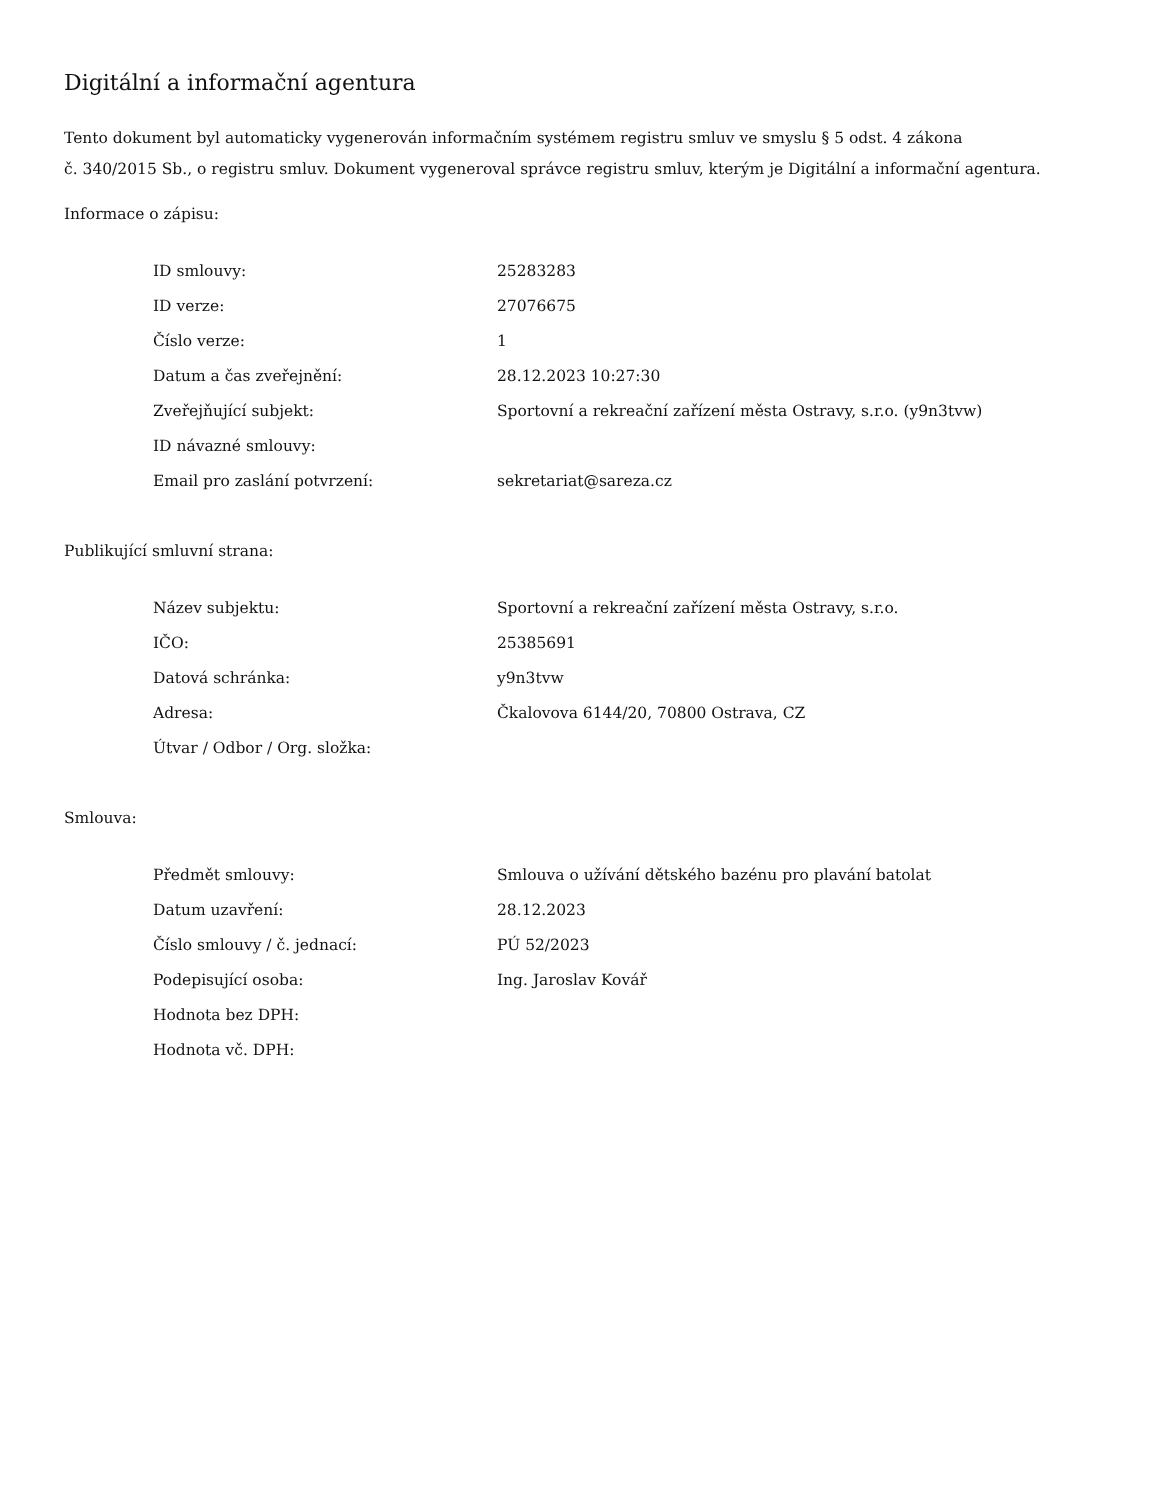Digitální a informační agentura
Tento dokument byl automaticky vygenerován informačním systémem registru smluv ve smyslu § 5 odst. 4 zákona
č. 340/2015 Sb., o registru smluv. Dokument vygeneroval správce registru smluv, kterým je Digitální a informační agentura.
Informace o zápisu:
| ID smlouvy: | 25283283 |
| ID verze: | 27076675 |
| Číslo verze: | 1 |
| Datum a čas zveřejnění: | 28.12.2023 10:27:30 |
| Zveřejňující subjekt: | Sportovní a rekreační zařízení města Ostravy, s.r.o. (y9n3tvw) |
| ID návazné smlouvy: | |
| Email pro zaslání potvrzení: | sekretariat@sareza.cz |
Publikující smluvní strana:
| Název subjektu: | Sportovní a rekreační zařízení města Ostravy, s.r.o. |
| IČO: | 25385691 |
| Datová schránka: | y9n3tvw |
| Adresa: | Čkalovova 6144/20, 70800 Ostrava, CZ |
| Útvar / Odbor / Org. složka: | |
Smlouva:
| Předmět smlouvy: | Smlouva o užívání dětského bazénu pro plavání batolat |
| Datum uzavření: | 28.12.2023 |
| Číslo smlouvy / č. jednací: | PÚ 52/2023 |
| Podepisující osoba: | Ing. Jaroslav Kovář |
| Hodnota bez DPH: | |
| Hodnota vč. DPH: | |